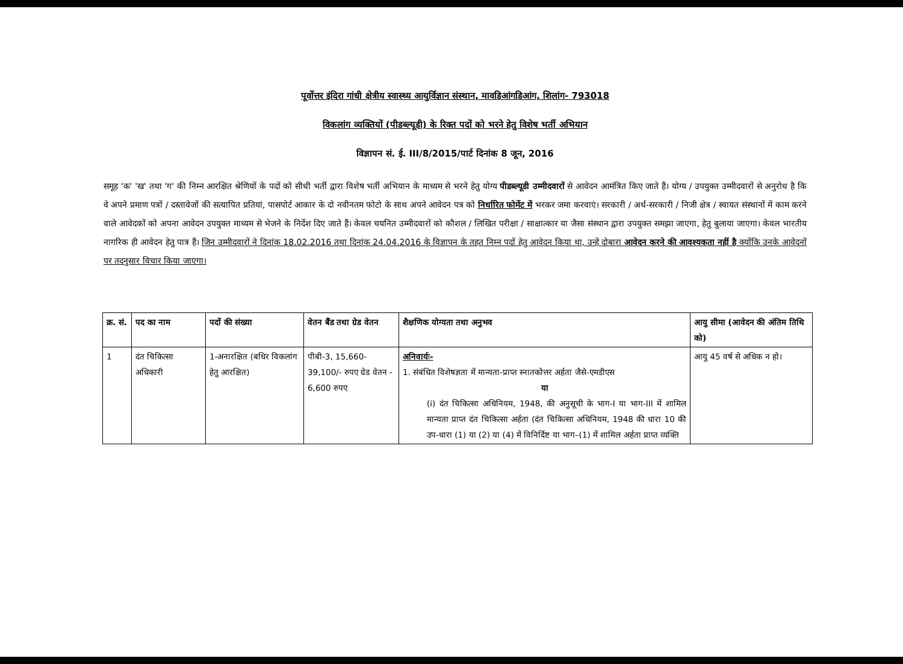पूर्वोत्तर इंदिरा गांधी क्षेत्रीय स्वास्थ्य आयुर्विज्ञान संस्थान, मावडिआंगडिआंग, शिलांग- 793018
विकलांग व्यक्तियों (पीडब्ल्यूडी) के रिक्त पदों को भरने हेतु विशेष भर्ती अभियान
विज्ञापन सं. ई. III/8/2015/पार्ट दिनांक 8 जून, 2016
समूह 'क' 'ख' तथा 'ग' की निम्न आरक्षित श्रेणियों के पदों को सीधी भर्ती द्वारा विशेष भर्ती अभियान के माध्यम से भरने हेतु योग्य पीडब्ल्यूडी उम्मीदवारों से आवेदन आमंत्रित किए जाते हैं। योग्य / उपयुक्त उम्मीदवारों से अनुरोध है कि वे अपने प्रमाण पत्रों / दस्तावेजों की सत्यापित प्रतियां, पासपोर्ट आकार के दो नवीनतम फोटो के साथ अपने आवेदन पत्र को निर्धारित फोर्मेट में भरकर जमा करवाएं। सरकारी / अर्ध-सरकारी / निजी क्षेत्र / स्वायत संस्थानों में काम करने वाले आवेदकों को अपना आवेदन उपयुक्त माध्यम से भेजने के निर्देश दिए जाते हैं। केवल चयनित उम्मीदवारों को कौशल / लिखित परीक्षा / साक्षात्कार या जैसा संस्थान द्वारा उपयुक्त समझा जाएगा, हेतु बुलाया जाएगा। केवल भारतीय नागरिक ही आवेदन हेतु पात्र हैं। जिन उम्मीदवारों ने दिनांक 18.02.2016 तथा दिनांक 24.04.2016 के विज्ञापन के तहत निम्न पदों हेतु आवेदन किया था, उन्हें दोबारा आवेदन करने की आवश्यकता नहीं है क्योंकि उनके आवेदनों पर तदनुसार विचार किया जाएगा।
| क्र. सं. | पद का नाम | पदों की संख्या | वेतन बैंड तथा ग्रेड वेतन | शैक्षणिक योग्यता तथा अनुभव | आयु सीमा (आवेदन की अंतिम तिथि को) |
| --- | --- | --- | --- | --- | --- |
| 1 | दंत चिकित्सा अधिकारी | 1-अनारक्षित (बधिर विकलांग हेतु आरक्षित) | पीबी-3, 15,660-39,100/- रुपए ग्रेड वेतन - 6,600 रुपए | अनिवार्यः- 1. संबंधित विशेषज्ञता में मान्यता-प्राप्त स्नातकोत्तर अर्हता जैसे-एमडीएस या (i) दंत चिकित्सा अधिनियम, 1948, की अनुसूची के भाग-I या भाग-III में शामिल मान्यता प्राप्त दंत चिकित्सा अर्हता (दंत चिकित्सा अधिनियम, 1948 की धारा 10 की उप-धारा (1) या (2) या (4) में विनिर्दिष्ट या भाग–(1) में शामिल अर्हता प्राप्त व्यक्ति | आयु 45 वर्ष से अधिक न हो। |